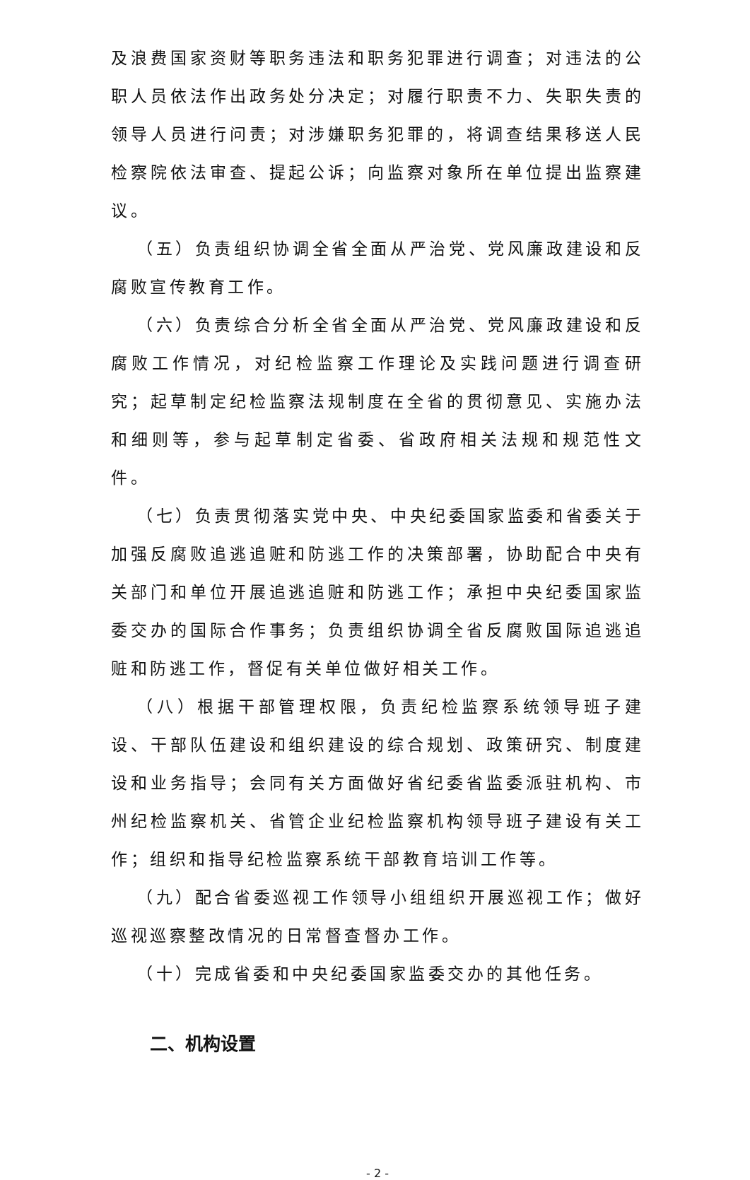及浪费国家资财等职务违法和职务犯罪进行调查；对违法的公职人员依法作出政务处分决定；对履行职责不力、失职失责的领导人员进行问责；对涉嫌职务犯罪的，将调查结果移送人民检察院依法审查、提起公诉；向监察对象所在单位提出监察建议。
（五）负责组织协调全省全面从严治党、党风廉政建设和反腐败宣传教育工作。
（六）负责综合分析全省全面从严治党、党风廉政建设和反腐败工作情况，对纪检监察工作理论及实践问题进行调查研究；起草制定纪检监察法规制度在全省的贯彻意见、实施办法和细则等，参与起草制定省委、省政府相关法规和规范性文件。
（七）负责贯彻落实党中央、中央纪委国家监委和省委关于加强反腐败追逃追赃和防逃工作的决策部署，协助配合中央有关部门和单位开展追逃追赃和防逃工作；承担中央纪委国家监委交办的国际合作事务；负责组织协调全省反腐败国际追逃追赃和防逃工作，督促有关单位做好相关工作。
（八）根据干部管理权限，负责纪检监察系统领导班子建设、干部队伍建设和组织建设的综合规划、政策研究、制度建设和业务指导；会同有关方面做好省纪委省监委派驻机构、市州纪检监察机关、省管企业纪检监察机构领导班子建设有关工作；组织和指导纪检监察系统干部教育培训工作等。
（九）配合省委巡视工作领导小组组织开展巡视工作；做好巡视巡察整改情况的日常督查督办工作。
（十）完成省委和中央纪委国家监委交办的其他任务。
二、机构设置
- 2 -